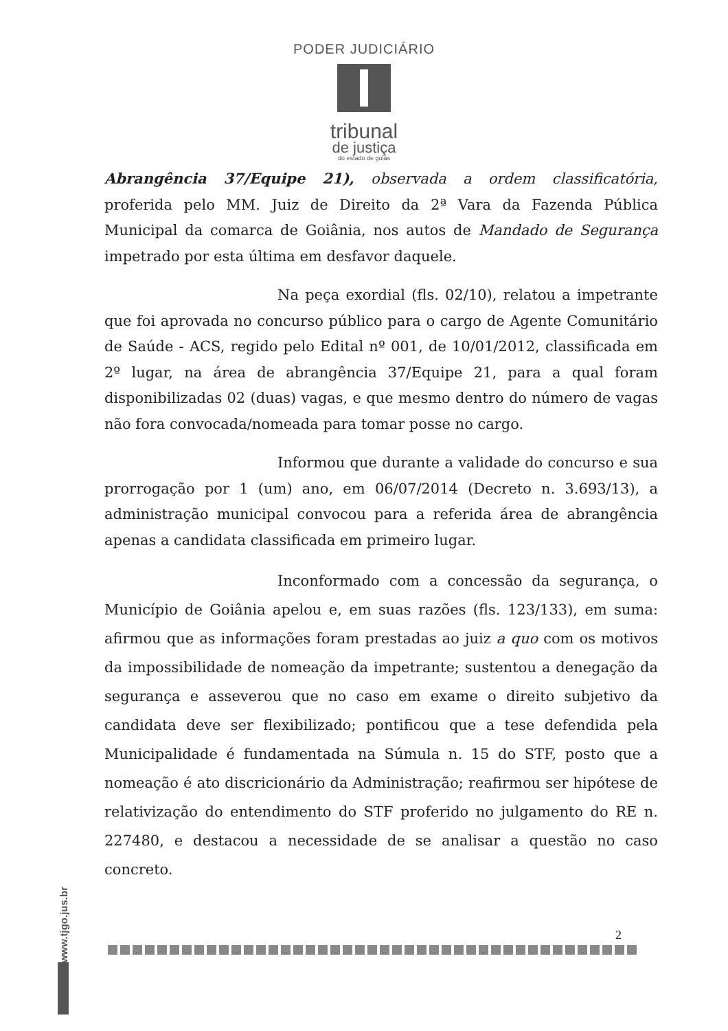PODER JUDICIÁRIO
tribunal
de justiça
do estado de goiás
Abrangência 37/Equipe 21), observada a ordem classificatória, proferida pelo MM. Juiz de Direito da 2ª Vara da Fazenda Pública Municipal da comarca de Goiânia, nos autos de Mandado de Segurança impetrado por esta última em desfavor daquele.
Na peça exordial (fls. 02/10), relatou a impetrante que foi aprovada no concurso público para o cargo de Agente Comunitário de Saúde - ACS, regido pelo Edital nº 001, de 10/01/2012, classificada em 2º lugar, na área de abrangência 37/Equipe 21, para a qual foram disponibilizadas 02 (duas) vagas, e que mesmo dentro do número de vagas não fora convocada/nomeada para tomar posse no cargo.
Informou que durante a validade do concurso e sua prorrogação por 1 (um) ano, em 06/07/2014 (Decreto n. 3.693/13), a administração municipal convocou para a referida área de abrangência apenas a candidata classificada em primeiro lugar.
Inconformado com a concessão da segurança, o Município de Goiânia apelou e, em suas razões (fls. 123/133), em suma: afirmou que as informações foram prestadas ao juiz a quo com os motivos da impossibilidade de nomeação da impetrante; sustentou a denegação da segurança e asseverou que no caso em exame o direito subjetivo da candidata deve ser flexibilizado; pontificou que a tese defendida pela Municipalidade é fundamentada na Súmula n. 15 do STF, posto que a nomeação é ato discricionário da Administração; reafirmou ser hipótese de relativização do entendimento do STF proferido no julgamento do RE n. 227480, e destacou a necessidade de se analisar a questão no caso concreto.
2
www.tjgo.jus.br